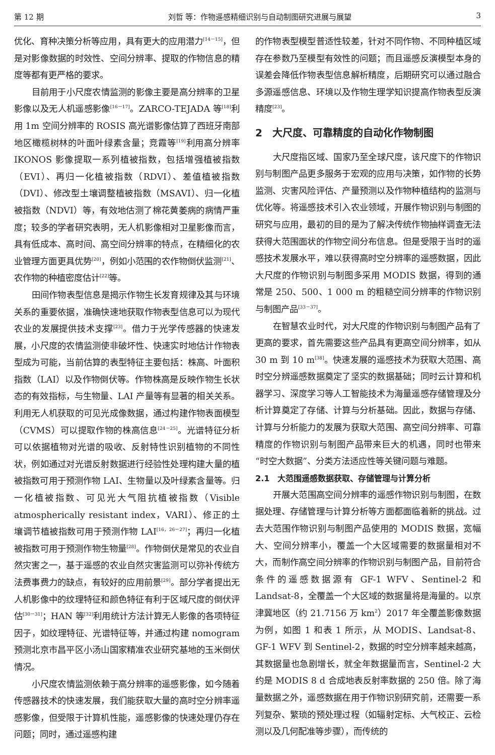第 12 期 刘哲 等：作物遥感精细识别与自动制图研究进展与展望 3
优化、育种决策分析等应用，具有更大的应用潜力<sup>[14－15]</sup>，但是对影像数据的时效性、空间分辨率、提取的作物信息的精度等都有更严格的要求。
目前用于小尺度农情监测的影像主要是高分辨率的卫星影像以及无人机遥感影像<sup>[16－17]</sup>。ZARCO-TEJADA 等<sup>[18]</sup>利用 1m 空间分辨率的 ROSIS 高光谱影像估算了西班牙南部地区橄榄树林的叶面叶绿素含量；竞霞等<sup>[19]</sup>利用高分辨率 IKONOS 影像提取一系列植被指数，包括增强植被指数（EVI）、再归一化植被指数（RDVI）、差值植被指数（DVI）、修改型土壤调整植被指数（MSAVI）、归一化植被指数（NDVI）等，有效地估测了棉花黄萎病的病情严重度；较多的学者研究表明，无人机影像相对卫星影像而言，具有低成本、高时间、高空间分辨率的特点，在精细化的农业管理方面更具优势<sup>[20]</sup>，例如小范围的农作物倒伏监测<sup>[21]</sup>、农作物的种植密度估计<sup>[22]</sup>等。
田间作物表型信息是揭示作物生长发育规律及其与环境关系的重要依据，准确快速地获取作物表型信息可以为现代农业的发展提供技术支撑<sup>[23]</sup>。借力于光学传感器的快速发展，小尺度的农情监测使非破坏性、快速实时地估计作物表型成为可能，当前估算的表型特征主要包括：株高、叶面积指数（LAI）以及作物倒伏等。作物株高是反映作物生长状态的有效指标，与生物量、LAI 产量等有显著的相关关系。利用无人机获取的可见光成像数据，通过构建作物表面模型（CVMS）可以提取作物的株高信息<sup>[24－25]</sup>。光谱特征分析可以依据植物对光谱的吸收、反射特性识别植物的不同性状，例如通过对光谱反射数据进行经验性处理构建大量的植被指数可用于预测作物 LAI、生物量以及叶绿素含量等。归一化植被指数、可见光大气阻抗植被指数（Visible atmospherically resistant index，VARI）、修正的土壤调节植被指数可用于预测作物 LAI<sup>[16，26－27]</sup>；再归一化植被指数可用于预测作物生物量<sup>[28]</sup>。作物倒伏是常见的农业自然灾害之一，基于遥感的农业自然灾害监测可以弥补传统方法费事费力的缺点，有较好的应用前景<sup>[29]</sup>。部分学者提出无人机影像中的纹理特征和颜色特征有利于区域尺度的倒伏评估<sup>[30－31]</sup>；HAN 等<sup>[32]</sup>利用统计方法计算无人影像的各项特征因子，如纹理特征、光谱特征等，并通过构建 nomogram 预测北京市昌平区小汤山国家精准农业研究基地的玉米倒伏情况。
小尺度农情监测依赖于高分辨率的遥感影像，如今随着传感器技术的快速发展，我们能获取大量的高时空分辨率遥感影像，但受限于计算机性能，遥感影像的快速处理仍存在问题；同时，通过遥感构建
的作物表型模型普适性较差，针对不同作物、不同种植区域存在参数乃至模型有效性的问题；而且遥感反演模型本身的误差会降低作物表型信息解析精度，后期研究可以通过融合多源遥感信息、环境以及作物生理学知识提高作物表型反演精度<sup>[23]</sup>。
2　大尺度、可靠精度的自动化作物制图
大尺度指区域、国家乃至全球尺度，该尺度下的作物识别与制图产品更多服务于宏观的应用与决策，如作物的长势监测、灾害风险评估、产量预测以及作物种植结构的监测与优化等。将遥感技术引入农业领域，开展作物识别与制图的研究与应用，最初的目的是为了解决传统作物抽样调查无法获得大范围面状的作物空间分布信息。但是受限于当时的遥感技术发展水平，难以获得高时空分辨率的遥感数据，因此大尺度的作物识别与制图多采用 MODIS 数据，得到的通常是 250、500、1 000 m 的粗糙空间分辨率的作物识别与制图产品<sup>[33－37]</sup>。
在智慧农业时代，对大尺度的作物识别与制图产品有了更高的要求，首先需要这些产品具有更高空间分辨率，如从 30 m 到 10 m<sup>[38]</sup>。快速发展的遥感技术为获取大范围、高时空分辨遥感数据奠定了坚实的数据基础；同时云计算和机器学习、深度学习等人工智能技术为海量遥感存储管理及分析计算奠定了存储、计算与分析基础。因此，数据与存储、计算与分析能力的发展为获取大范围、高空间分辨率、可靠精度的作物识别与制图产品带来巨大的机遇，同时也带来“时空大数据”、分类方法适应性等关键问题与难题。
2.1　大范围遥感数据获取、存储管理与计算分析
开展大范围高空间分辨率的遥感作物识别与制图，在数据处理、存储管理与计算分析等方面都面临着新的挑战。过去大范围作物识别与制图产品使用的 MODIS 数据，宽幅大、空间分辨率小，覆盖一个大区域需要的数据量相对不大，而制作高空间分辨率的作物识别与制图产品，目前符合条件的遥感数据源有 GF-1 WFV、Sentinel-2 和 Landsat-8，全覆盖一个大区域的数据量将是海量的。以京津冀地区（约 21.7156 万 km<sup>2</sup>）2017 年全覆盖影像数据为例，如图 1 和表 1 所示，从 MODIS、Landsat-8、GF-1 WFV 到 Sentinel-2，数据的时空分辨率越来越高，其数据量也急剧增长，就全年数据量而言，Sentinel-2 大约是 MODIS 8 d 合成地表反射率数据的 250 倍。除了海量数据之外，遥感数据在用于作物识别研究前，还需要一系列复杂、繁琐的预处理过程（如辐射定标、大气校正、云检测以及几何配准等步骤），而传统的